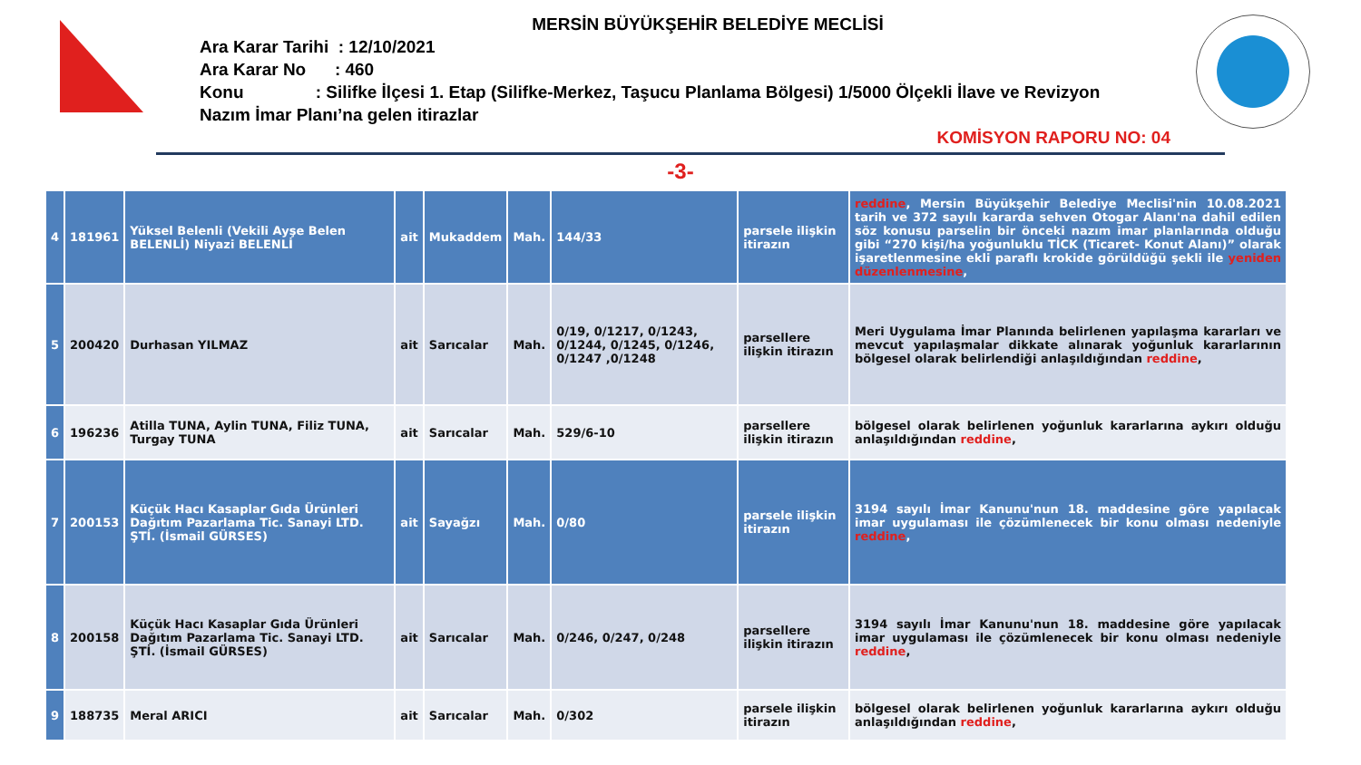MERSİN BÜYÜKŞEHİR BELEDİYE MECLİSİ
Ara Karar Tarihi : 12/10/2021
Ara Karar No : 460
Konu : Silifke İlçesi 1. Etap (Silifke-Merkez, Taşucu Planlama Bölgesi) 1/5000 Ölçekli İlave ve Revizyon Nazım İmar Planı’na gelen itirazlar
KOMİSYON RAPORU NO: 04
-3-
| 4 | 181961 | Yüksel Belenli (Vekili Ayşe Belen BELENLİ) Niyazi BELENLİ | ait | Mukaddem | Mah. | 144/33 | parsele ilişkin itirazın | reddine , Mersin Büyükşehir Belediye Meclisi'nin 10.08.2021 tarih ve 372 sayılı kararda sehven Otogar Alanı'na dahil edilen söz konusu parselin bir önceki nazım imar planlarında olduğu gibi “270 kişi/ha yoğunluklu TİCK (Ticaret- Konut Alanı)” olarak işaretlenmesine ekli paraflı krokide görüldüğü şekli ile yeniden düzenlenmesine , |
| 5 | 200420 | Durhasan YILMAZ | ait | Sarıcalar | Mah. | 0/19, 0/1217, 0/1243, 0/1244, 0/1245, 0/1246, 0/1247 ,0/1248 | parsellere ilişkin itirazın | Meri Uygulama İmar Planında belirlenen yapılaşma kararları ve mevcut yapılaşmalar dikkate alınarak yoğunluk kararlarının bölgesel olarak belirlendiği anlaşıldığından reddine , |
| 6 | 196236 | Atilla TUNA, Aylin TUNA, Filiz TUNA, Turgay TUNA | ait | Sarıcalar | Mah. | 529/6-10 | parsellere ilişkin itirazın | bölgesel olarak belirlenen yoğunluk kararlarına aykırı olduğu anlaşıldığından reddine , |
| 7 | 200153 | Küçük Hacı Kasaplar Gıda Ürünleri Dağıtım Pazarlama Tic. Sanayi LTD. ŞTİ. (İsmail GÜRSES) | ait | Sayağzı | Mah. | 0/80 | parsele ilişkin itirazın | 3194 sayılı İmar Kanunu'nun 18. maddesine göre yapılacak imar uygulaması ile çözümlenecek bir konu olması nedeniyle reddine , |
| 8 | 200158 | Küçük Hacı Kasaplar Gıda Ürünleri Dağıtım Pazarlama Tic. Sanayi LTD. ŞTİ. (İsmail GÜRSES) | ait | Sarıcalar | Mah. | 0/246, 0/247, 0/248 | parsellere ilişkin itirazın | 3194 sayılı İmar Kanunu'nun 18. maddesine göre yapılacak imar uygulaması ile çözümlenecek bir konu olması nedeniyle reddine , |
| 9 | 188735 | Meral ARICI | ait | Sarıcalar | Mah. | 0/302 | parsele ilişkin itirazın | bölgesel olarak belirlenen yoğunluk kararlarına aykırı olduğu anlaşıldığından reddine , |